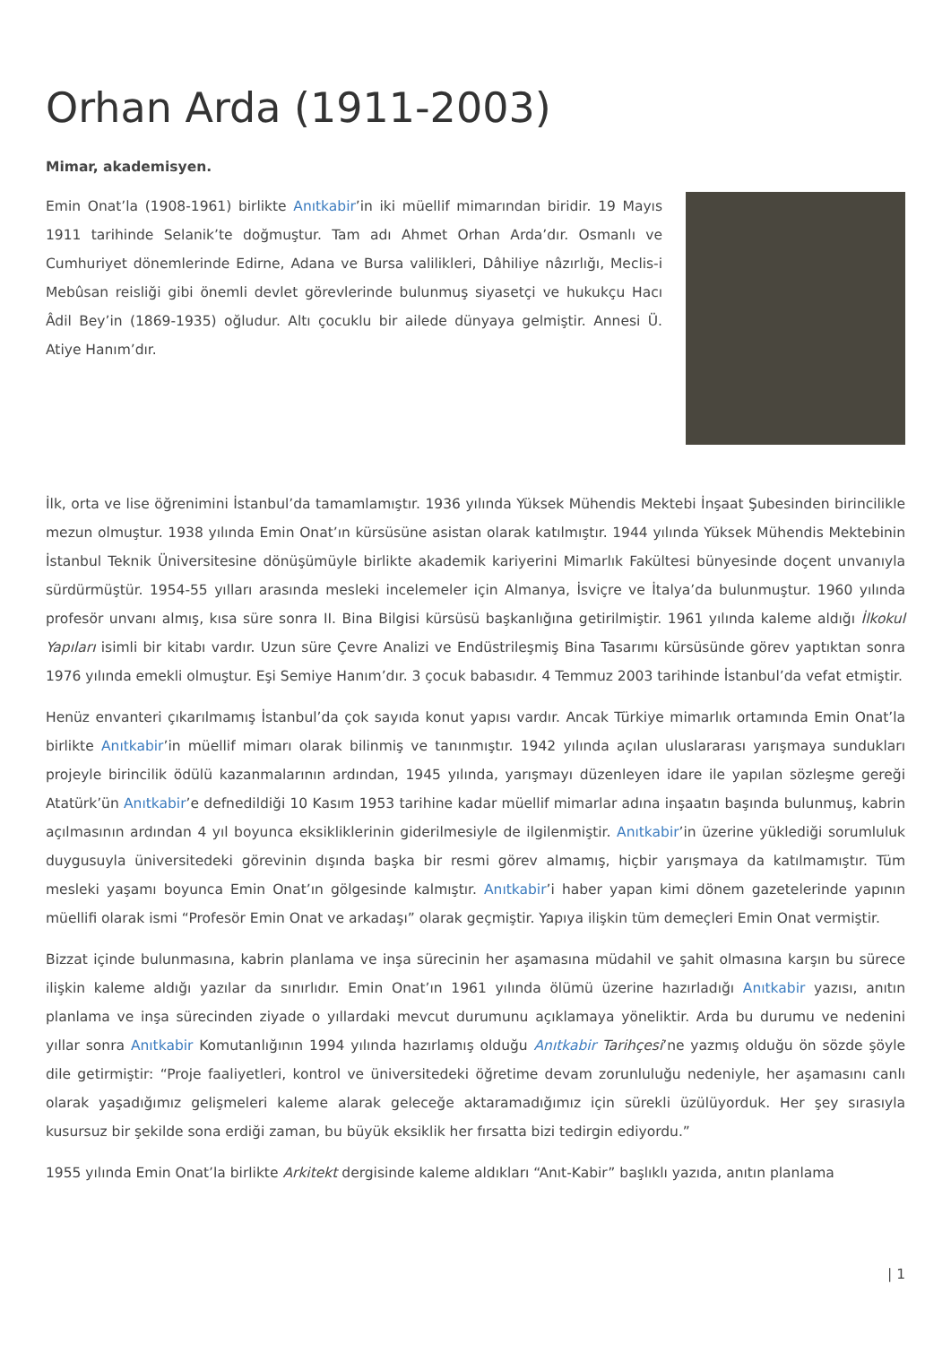Orhan Arda (1911-2003)
Mimar, akademisyen.
Emin Onat’la (1908-1961) birlikte Anıtkabir’in iki müellif mimarından biridir. 19 Mayıs 1911 tarihinde Selanik’te doğmuştur. Tam adı Ahmet Orhan Arda’dır. Osmanlı ve Cumhuriyet dönemlerinde Edirne, Adana ve Bursa valilikleri, Dâhiliye nâzırlığı, Meclis-i Mebûsan reisliği gibi önemli devlet görevlerinde bulunmuş siyasetçi ve hukukçu Hacı Âdil Bey’in (1869-1935) oğludur. Altı çocuklu bir ailede dünyaya gelmiştir. Annesi Ü. Atiye Hanım’dır.
İlk, orta ve lise öğrenimini İstanbul’da tamamlamıştır. 1936 yılında Yüksek Mühendis Mektebi İnşaat Şubesinden birincilikle mezun olmuştur. 1938 yılında Emin Onat’ın kürsüsüne asistan olarak katılmıştır. 1944 yılında Yüksek Mühendis Mektebinin İstanbul Teknik Üniversitesine dönüşümüyle birlikte akademik kariyerini Mimarlık Fakültesi bünyesinde doçent unvanıyla sürdürmüştür. 1954-55 yılları arasında mesleki incelemeler için Almanya, İsviçre ve İtalya’da bulunmuştur. 1960 yılında profesör unvanı almış, kısa süre sonra II. Bina Bilgisi kürsüsü başkanlığına getirilmiştir. 1961 yılında kaleme aldığı İlkokul Yapıları isimli bir kitabı vardır. Uzun süre Çevre Analizi ve Endüstrileşmiş Bina Tasarımı kürsüsünde görev yaptıktan sonra 1976 yılında emekli olmuştur. Eşi Semiye Hanım’dır. 3 çocuk babasıdır. 4 Temmuz 2003 tarihinde İstanbul’da vefat etmiştir.
Henüz envanteri çıkarılmamış İstanbul’da çok sayıda konut yapısı vardır. Ancak Türkiye mimarlık ortamında Emin Onat’la birlikte Anıtkabir’in müellif mimarı olarak bilinmiş ve tanınmıştır. 1942 yılında açılan uluslararası yarışmaya sundukları projeyle birincilik ödülü kazanmalarının ardından, 1945 yılında, yarışmayı düzenleyen idare ile yapılan sözleşme gereği Atatürk’ün Anıtkabir’e defnedildiği 10 Kasım 1953 tarihine kadar müellif mimarlar adına inşaatın başında bulunmuş, kabrin açılmasının ardından 4 yıl boyunca eksikliklerinin giderilmesiyle de ilgilenmiştir. Anıtkabir’in üzerine yüklediği sorumluluk duygusuyla üniversitedeki görevinin dışında başka bir resmi görev almamış, hiçbir yarışmaya da katılmamıştır. Tüm mesleki yaşamı boyunca Emin Onat’ın gölgesinde kalmıştır. Anıtkabir’i haber yapan kimi dönem gazetelerinde yapının müellifi olarak ismi “Profesör Emin Onat ve arkadaşı” olarak geçmiştir. Yapıya ilişkin tüm demeçleri Emin Onat vermiştir.
Bizzat içinde bulunmasına, kabrin planlama ve inşa sürecinin her aşamasına müdahil ve şahit olmasına karşın bu sürece ilişkin kaleme aldığı yazılar da sınırlıdır. Emin Onat’ın 1961 yılında ölümü üzerine hazırladığı Anıtkabir yazısı, anıtın planlama ve inşa sürecinden ziyade o yıllardaki mevcut durumunu açıklamaya yöneliktir. Arda bu durumu ve nedenini yıllar sonra Anıtkabir Komutanlığının 1994 yılında hazırlamış olduğu Anıtkabir Tarihçesi’ne yazmış olduğu ön sözde şöyle dile getirmiştir: “Proje faaliyetleri, kontrol ve üniversitedeki öğretime devam zorunluluğu nedeniyle, her aşamasını canlı olarak yaşadığımız gelişmeleri kaleme alarak geleceğe aktaramadığımız için sürekli üzülüyorduk. Her şey sırasıyla kusursuz bir şekilde sona erdiği zaman, bu büyük eksiklik her fırsatta bizi tedirgin ediyordu.”
1955 yılında Emin Onat’la birlikte Arkitekt dergisinde kaleme aldıkları “Anıt-Kabir” başlıklı yazıda, anıtın planlama
| 1